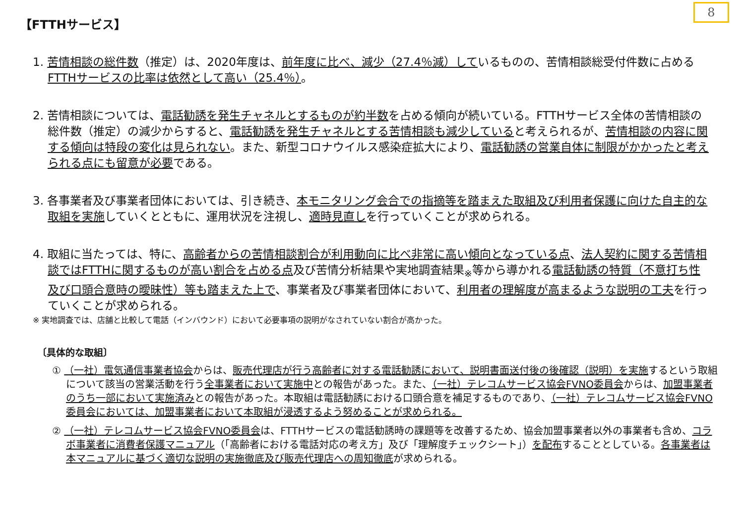8
【FTTHサービス】
1. 苦情相談の総件数（推定）は、2020年度は、前年度に比べ、減少（27.4％減）しているものの、苦情相談総受付件数に占めるFTTHサービスの比率は依然として高い（25.4％）。
2. 苦情相談については、電話勧誘を発生チャネルとするものが約半数を占める傾向が続いている。FTTHサービス全体の苦情相談の総件数（推定）の減少からすると、電話勧誘を発生チャネルとする苦情相談も減少していると考えられるが、苦情相談の内容に関する傾向は特段の変化は見られない。また、新型コロナウイルス感染症拡大により、電話勧誘の営業自体に制限がかかったと考えられる点にも留意が必要である。
3. 各事業者及び事業者団体においては、引き続き、本モニタリング会合での指摘等を踏まえた取組及び利用者保護に向けた自主的な取組を実施していくとともに、運用状況を注視し、適時見直しを行っていくことが求められる。
4. 取組に当たっては、特に、高齢者からの苦情相談割合が利用動向に比べ非常に高い傾向となっている点、法人契約に関する苦情相談ではFTTHに関するものが高い割合を占める点及び苦情分析結果や実地調査結果<sub>※</sub>等から導かれる電話勧誘の特質（不意打ち性及び口頭合意時の曖昧性）等も踏まえた上で、事業者及び事業者団体において、利用者の理解度が高まるような説明の工夫を行っていくことが求められる。
※ 実地調査では、店舗と比較して電話（インバウンド）において必要事項の説明がなされていない割合が高かった。
〔具体的な取組〕
① （一社）電気通信事業者協会からは、販売代理店が行う高齢者に対する電話勧誘において、説明書面送付後の後確認（説明）を実施するという取組について該当の営業活動を行う全事業者において実施中との報告があった。また、（一社）テレコムサービス協会FVNO委員会からは、加盟事業者のうち一部において実施済みとの報告があった。本取組は電話勧誘における口頭合意を補足するものであり、（一社）テレコムサービス協会FVNO委員会においては、加盟事業者において本取組が浸透するよう努めることが求められる。
② （一社）テレコムサービス協会FVNO委員会は、FTTHサービスの電話勧誘時の課題等を改善するため、協会加盟事業者以外の事業者も含め、コラボ事業者に消費者保護マニュアル（「高齢者における電話対応の考え方」及び「理解度チェックシート」）を配布することとしている。各事業者は本マニュアルに基づく適切な説明の実施徹底及び販売代理店への周知徹底が求められる。